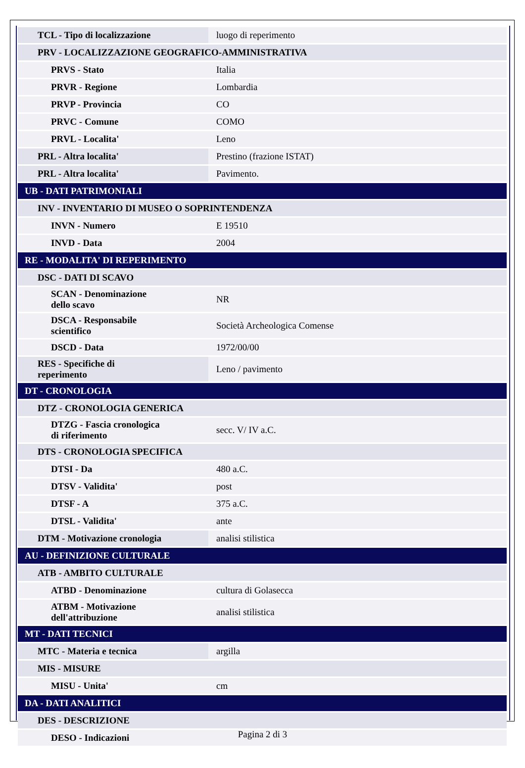| TCL - Tipo di localizzazione | luogo di reperimento |
| PRV - LOCALIZZAZIONE GEOGRAFICO-AMMINISTRATIVA | |
| PRVS - Stato | Italia |
| PRVR - Regione | Lombardia |
| PRVP - Provincia | CO |
| PRVC - Comune | COMO |
| PRVL - Localita' | Leno |
| PRL - Altra localita' | Prestino (frazione ISTAT) |
| PRL - Altra localita' | Pavimento. |
| UB - DATI PATRIMONIALI | |
| INV - INVENTARIO DI MUSEO O SOPRINTENDENZA | |
| INVN - Numero | E 19510 |
| INVD - Data | 2004 |
| RE - MODALITA' DI REPERIMENTO | |
| DSC - DATI DI SCAVO | |
| SCAN - Denominazione dello scavo | NR |
| DSCA - Responsabile scientifico | Società Archeologica Comense |
| DSCD - Data | 1972/00/00 |
| RES - Specifiche di reperimento | Leno / pavimento |
| DT - CRONOLOGIA | |
| DTZ - CRONOLOGIA GENERICA | |
| DTZG - Fascia cronologica di riferimento | secc. V/ IV a.C. |
| DTS - CRONOLOGIA SPECIFICA | |
| DTSI - Da | 480 a.C. |
| DTSV - Validita' | post |
| DTSF - A | 375 a.C. |
| DTSL - Validita' | ante |
| DTM - Motivazione cronologia | analisi stilistica |
| AU - DEFINIZIONE CULTURALE | |
| ATB - AMBITO CULTURALE | |
| ATBD - Denominazione | cultura di Golasecca |
| ATBM - Motivazione dell'attribuzione | analisi stilistica |
| MT - DATI TECNICI | |
| MTC - Materia e tecnica | argilla |
| MIS - MISURE | |
| MISU - Unita' | cm |
| DA - DATI ANALITICI | |
| DES - DESCRIZIONE | |
| DESO - Indicazioni | |
Pagina 2 di 3